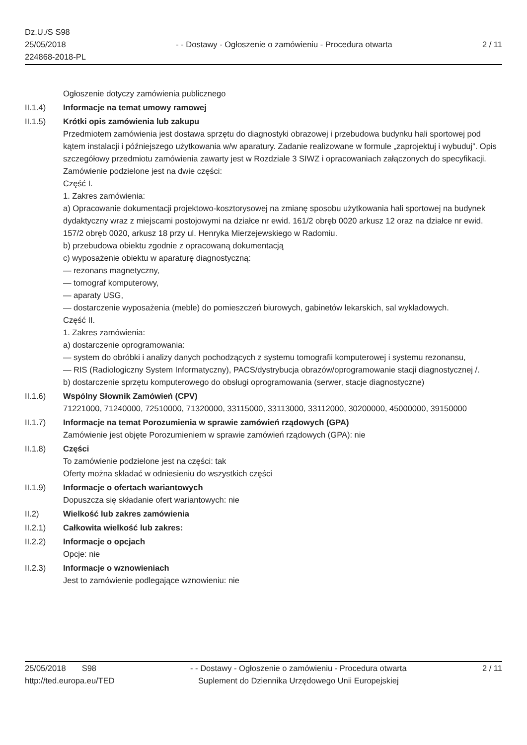Dz.U./S S98
25/05/2018
224868-2018-PL
- - Dostawy - Ogłoszenie o zamówieniu - Procedura otwarta
2 / 11
Ogłoszenie dotyczy zamówienia publicznego
II.1.4) Informacje na temat umowy ramowej
II.1.5) Krótki opis zamówienia lub zakupu
Przedmiotem zamówienia jest dostawa sprzętu do diagnostyki obrazowej i przebudowa budynku hali sportowej pod kątem instalacji i późniejszego użytkowania w/w aparatury. Zadanie realizowane w formule „zaprojektuj i wybuduj”. Opis szczegółowy przedmiotu zamówienia zawarty jest w Rozdziale 3 SIWZ i opracowaniach załączonych do specyfikacji.
Zamówienie podzielone jest na dwie części:
Część I.
1. Zakres zamówienia:
a) Opracowanie dokumentacji projektowo-kosztorysowej na zmianę sposobu użytkowania hali sportowej na budynek dydaktyczny wraz z miejscami postojowymi na działce nr ewid. 161/2 obręb 0020 arkusz 12 oraz na działce nr ewid. 157/2 obręb 0020, arkusz 18 przy ul. Henryka Mierzejewskiego w Radomiu.
b) przebudowa obiektu zgodnie z opracowaną dokumentacją
c) wyposażenie obiektu w aparaturę diagnostyczną:
— rezonans magnetyczny,
— tomograf komputerowy,
— aparaty USG,
— dostarczenie wyposażenia (meble) do pomieszczeń biurowych, gabinetów lekarskich, sal wykładowych.
Część II.
1. Zakres zamówienia:
a) dostarczenie oprogramowania:
— system do obróbki i analizy danych pochodzących z systemu tomografii komputerowej i systemu rezonansu,
— RIS (Radiologiczny System Informatyczny), PACS/dystrybucja obrazów/oprogramowanie stacji diagnostycznej /.
b) dostarczenie sprzętu komputerowego do obsługi oprogramowania (serwer, stacje diagnostyczne)
II.1.6) Wspólny Słownik Zamówień (CPV)
71221000, 71240000, 72510000, 71320000, 33115000, 33113000, 33112000, 30200000, 45000000, 39150000
II.1.7) Informacje na temat Porozumienia w sprawie zamówień rządowych (GPA)
Zamówienie jest objęte Porozumieniem w sprawie zamówień rządowych (GPA): nie
II.1.8) Części
To zamówienie podzielone jest na części: tak
Oferty można składać w odniesieniu do wszystkich części
II.1.9) Informacje o ofertach wariantowych
Dopuszcza się składanie ofert wariantowych: nie
II.2) Wielkość lub zakres zamówienia
II.2.1) Całkowita wielkość lub zakres:
II.2.2) Informacje o opcjach
Opcje: nie
II.2.3) Informacje o wznowieniach
Jest to zamówienie podlegające wznowieniu: nie
25/05/2018 S98
http://ted.europa.eu/TED
- - Dostawy - Ogłoszenie o zamówieniu - Procedura otwarta
Suplement do Dziennika Urzędowego Unii Europejskiej
2 / 11